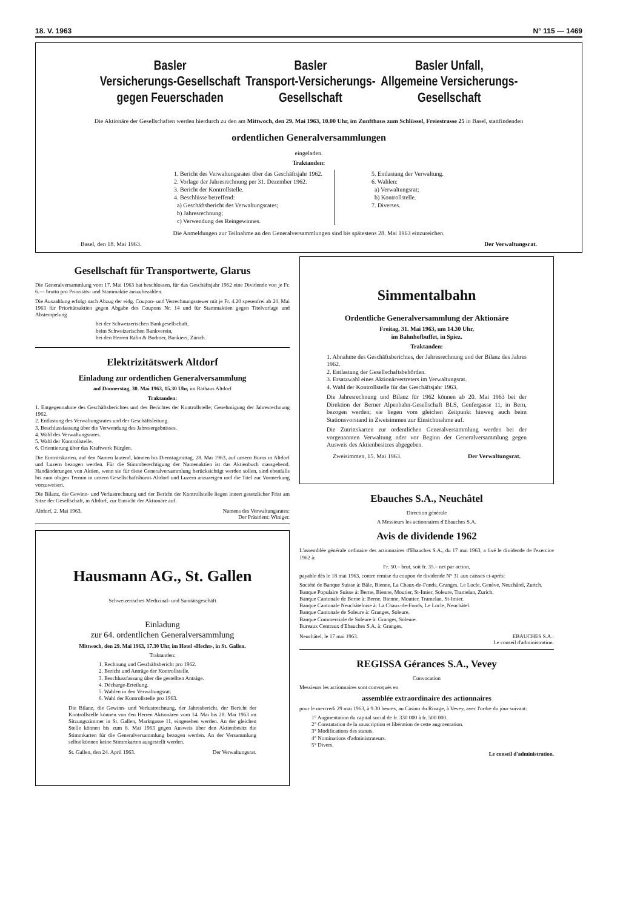18. V. 1963 N° 115 — 1469
Basler
Versicherungs-Gesellschaft
gegen Feuerschaden
Basler
Transport-Versicherungs-
Gesellschaft
Basler Unfall,
Allgemeine Versicherungs-
Gesellschaft
Die Aktionäre der Gesellschaften werden hierdurch zu den am Mittwoch, den 29. Mai 1963, 10.00 Uhr, im Zunfthaus zum Schlüssel, Freiestrasse 25 in Basel, stattfindenden
ordentlichen Generalversammlungen
eingeladen.
Traktanden:
1. Bericht des Verwaltungsrates über das Geschäftsjahr 1962.
2. Vorlage der Jahresrechnung per 31. Dezember 1962.
3. Bericht der Kontrollstelle.
4. Beschlüsse betreffend:
a) Geschäftsbericht des Verwaltungsrates;
b) Jahresrechnung;
c) Verwendung des Reingewinnes.
5. Entlastung der Verwaltung.
6. Wahlen:
a) Verwaltungsrat;
b) Kontrollstelle.
7. Diverses.
Die Anmeldungen zur Teilnahme an den Generalversammlungen sind bis spätestens 28. Mai 1963 einzureichen.
Basel, den 18. Mai 1963. Der Verwaltungsrat.
Gesellschaft für Transportwerte, Glarus
Die Generalversammlung vom 17. Mai 1963 hat beschlossen, für das Geschäftsjahr 1962 eine Dividende von je Fr. 6.— brutto pro Prioritäts- und Stammaktie auszubezahlen.
Die Auszahlung erfolgt nach Abzug der eidg. Coupon- und Verrechnungssteuer mit je Fr. 4.20 spesenfrei ab 20. Mai 1963 für Prioritätsaktien gegen Abgabe des Coupons Nr. 14 und für Stammaktien gegen Titelvorlage und Abstempelung
bei der Schweizerischen Bankgesellschaft,
beim Schweizerischen Bankverein,
bei den Herren Rahn & Bodmer, Bankiers, Zürich.
Elektrizitätswerk Altdorf
Einladung zur ordentlichen Generalversammlung
auf Donnerstag, 30. Mai 1963, 15.30 Uhr, im Rathaus Altdorf
Traktanden:
1. Entgegennahme des Geschäftsberichtes und des Berichtes der Kontrollstelle; Genehmigung der Jahresrechnung 1962.
2. Entlastung des Verwaltungsrates und der Geschäftsleitung.
3. Beschlussfassung über die Verwendung des Jahresergebnisses.
4. Wahl des Verwaltungsrates.
5. Wahl der Kontrollstelle.
6. Orientierung über das Kraftwerk Bürglen.
Die Eintrittskarten, auf den Namen lautend, können bis Dienstagmittag, 28. Mai 1963, auf unsern Büros in Altdorf und Luzern bezogen werden. Für die Stimmberechtigung der Namenaktien ist das Aktienbuch massgebend. Handänderungen von Aktien, wenn sie für diese Generalversammlung berücksichtigt werden sollen, sind ebenfalls bis zum obigen Termin in unsern Gesellschaftsbüros Altdorf und Luzern anzuzeigen und die Titel zur Vormerkung vorzuweisen.
Die Bilanz, die Gewinn- und Verlustrechnung und der Bericht der Kontrollstelle liegen innert gesetzlicher Frist am Sitze der Gesellschaft, in Altdorf, zur Einsicht der Aktionäre auf.
Altdorf, 2. Mai 1963. Namens des Verwaltungsrates:
Der Präsident: Winiger.
Hausmann AG., St. Gallen
Schweizerisches Medizinal- und Sanitätsgeschäft
Einladung
zur 64. ordentlichen Generalversammlung
Mittwoch, den 29. Mai 1963, 17.30 Uhr, im Hotel «Hecht», in St. Gallen.
Traktanden:
1. Rechnung und Geschäftsbericht pro 1962.
2. Bericht und Anträge der Kontrollstelle.
3. Beschlussfassung über die gestellten Anträge.
4. Décharge-Erteilung.
5. Wahlen in den Verwaltungsrat.
6. Wahl der Kontrollstelle pro 1963.
Die Bilanz, die Gewinn- und Verlustrechnung, der Jahresbericht, der Bericht der Kontrollstelle können von den Herren Aktionären vom 14. Mai bis 28. Mai 1963 im Sitzungszimmer in St. Gallen, Marktgasse 11, eingesehen werden. An der gleichen Stelle können bis zum 8. Mai 1963 gegen Ausweis über den Aktienbesitz die Stimmkarten für die Generalversammlung bezogen werden. An der Versammlung selbst können keine Stimmkarten ausgestellt werden.
St. Gallen, den 24. April 1963. Der Verwaltungsrat.
Simmentalbahn
Ordentliche Generalversammlung der Aktionäre
Freitag, 31. Mai 1963, um 14.30 Uhr,
im Bahnhofbuffet, in Spiez.
Traktanden:
1. Abnahme des Geschäftsberichtes, der Jahresrechnung und der Bilanz des Jahres 1962.
2. Entlastung der Gesellschaftsbehörden.
3. Ersatzwahl eines Aktionärvertreters im Verwaltungsrat.
4. Wahl der Kontrollstelle für das Geschäftsjahr 1963.
Die Jahresrechnung und Bilanz für 1962 können ab 20. Mai 1963 bei der Direktion der Berner Alpenbahn-Gesellschaft BLS, Genfergasse 11, in Bern, bezogen werden; sie liegen vom gleichen Zeitpunkt hinweg auch beim Stationsvorstand in Zweisimmen zur Einsichtnahme auf.
Die Zutrittskarten zur ordentlichen Generalversammlung werden bei der vorgenannten Verwaltung oder vor Beginn der Generalversammlung gegen Ausweis des Aktienbesitzes abgegeben.
Zweisimmen, 15. Mai 1963. Der Verwaltungsrat.
Ebauches S.A., Neuchâtel
Direction générale
A Messieurs les actionnaires d'Ebauches S.A.
Avis de dividende 1962
L'assemblée générale ordinaire des actionnaires d'Ebauches S.A., du 17 mai 1963, a fixé le dividende de l'exercice 1962 à:
Fr. 50.– brut, soit fr. 35.– net par action,
payable dès le 18 mai 1963, contre remise du coupon de dividende N° 31 aux caisses ci-après:
Société de Banque Suisse à: Bâle, Bienne, La Chaux-de-Fonds, Granges, Le Locle, Genève, Neuchâtel, Zurich.
Banque Populaire Suisse à: Berne, Bienne, Moutier, St-Imier, Soleure, Tramelan, Zurich.
Banque Cantonale de Berne à: Berne, Bienne, Moutier, Tramelan, St-Imier.
Banque Cantonale Neuchâteloise à: La Chaux-de-Fonds, Le Locle, Neuchâtel.
Banque Cantonale de Soleure à: Granges, Soleure.
Banque Commerciale de Soleure à: Granges, Soleure.
Bureaux Centraux d'Ebauches S.A. à: Granges.
Neuchâtel, le 17 mai 1963. EBAUCHES S.A.:
Le conseil d'administration.
REGISSA Gérances S.A., Vevey
Convocation
Messieurs les actionnaires sont convoqués en
assemblée extraordinaire des actionnaires
pour le mercredi 29 mai 1963, à 9.30 heures, au Casino du Rivage, à Vevey, avec l'ordre du jour suivant:
1° Augmentation du capital social de fr. 330 000 à fr. 500 000.
2° Constatation de la souscription et libération de cette augmentation.
3° Modifications des statuts.
4° Nominations d'administrateurs.
5° Divers.
Le conseil d'administration.